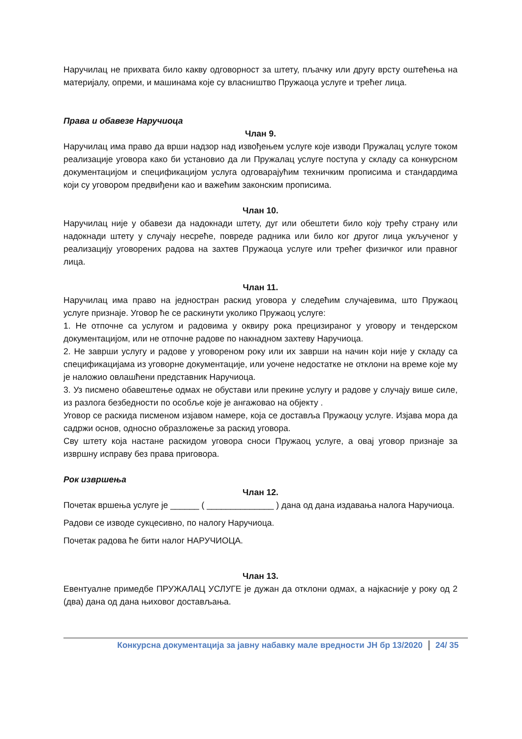Наручилац не прихвата било какву одговорност за штету, пљачку или другу врсту оштећења на материјалу, опреми, и машинама које су власништво Пружаоца услуге и трећег лица.
Права и обавезе Наручиоца
Члан 9.
Наручилац има право да врши надзор над извођењем услуге које изводи Пружалац услуге током реализације уговора како би установио да ли Пружалац услуге поступа у складу са конкурсном документацијом и спецификацијом услуга одговарајућим техничким прописима и стандардима који су уговором предвиђени као и важећим законским прописима.
Члан 10.
Наручилац није у обавези да надокнади штету, дуг или обештети било коју трећу страну или надокнади штету у случају несреће, повреде радника или било ког другог лица укљученог у реализацију уговорених радова на захтев Пружаоца услуге или трећег физичког или правног лица.
Члан 11.
Наручилац има право на једностран раскид уговора у следећим случајевима, што Пружаоц услуге признаје. Уговор ће се раскинути уколико Пружаоц услуге:
1. Не отпочне са услугом и радовима у оквиру рока прецизираног у уговору и тендерском документацијом, или не отпочне радове по накнадном захтеву Наручиоца.
2. Не заврши услугу и радове у уговореном року или их заврши на начин који није у складу са спецификацијама из уговорне документације, или уочене недостатке не отклони на време које му је наложио овлашћени представник Наручиоца.
3. Уз писмено обавештење одмах не обустави или прекине услугу и радове у случају више силе, из разлога безбедности по особље које је ангажовао на објекту .
Уговор се раскида писменом изјавом намере, која се доставља Пружаоцу услуге. Изјава мора да садржи основ, односно образложење за раскид уговора.
Сву штету која настане раскидом уговора сноси Пружаоц услуге, а овај уговор признаје за извршну исправу без права приговора.
Рок извршења
Члан 12.
Почетак вршења услуге је ______ ( ______________ ) дана од дана издавања налога Наручиоца.
Радови се изводе сукцесивно, по налогу Наручиоца.
Почетак радова ће бити налог НАРУЧИОЦА.
Члан 13.
Евентуалне примедбе ПРУЖАЛАЦ УСЛУГЕ је дужан да отклони одмах, а најкасније у року од 2 (два) дана од дана њиховог достављања.
Конкурсна документација за јавну набавку мале вредности ЈН бр 13/2020 24/ 35